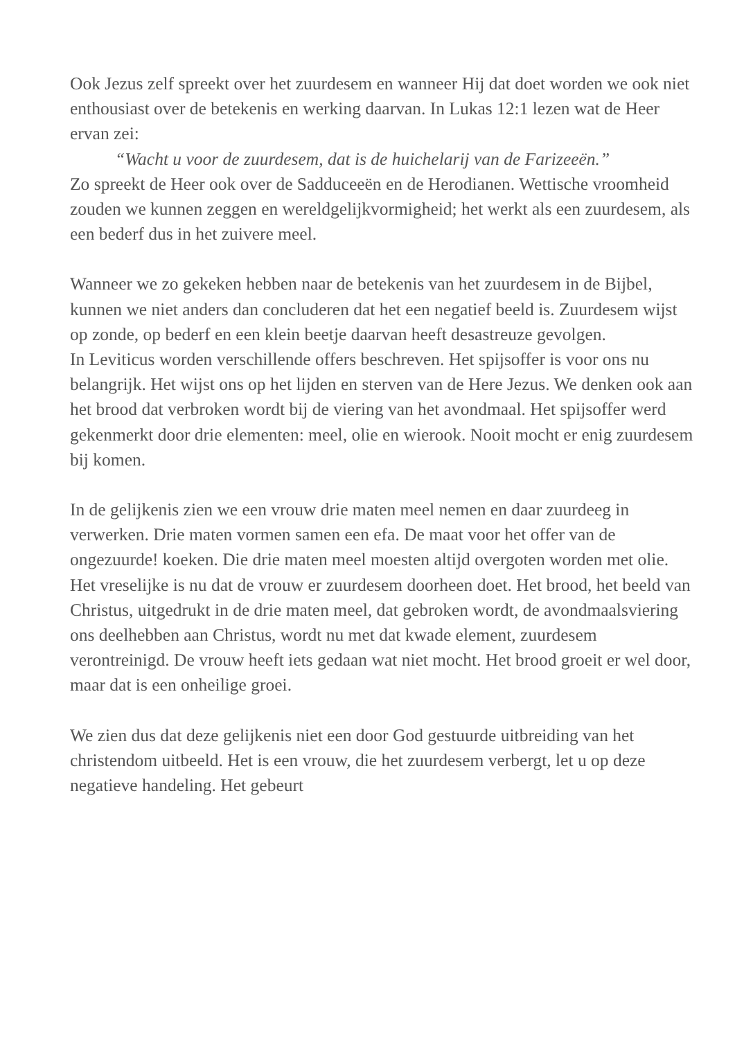Ook Jezus zelf spreekt over het zuurdesem en wanneer Hij dat doet worden we ook niet enthousiast over de betekenis en werking daarvan. In Lukas 12:1 lezen wat de Heer ervan zei:
“Wacht u voor de zuurdesem, dat is de huichelarij van de Farizeeën.”
Zo spreekt de Heer ook over de Sadduceeën en de Herodianen. Wettische vroomheid zouden we kunnen zeggen en wereldgelijkvormigheid; het werkt als een zuurdesem, als een bederf dus in het zuivere meel.
Wanneer we zo gekeken hebben naar de betekenis van het zuurdesem in de Bijbel, kunnen we niet anders dan concluderen dat het een negatief beeld is. Zuurdesem wijst op zonde, op bederf en een klein beetje daarvan heeft desastreuze gevolgen.
In Leviticus worden verschillende offers beschreven. Het spijsoffer is voor ons nu belangrijk. Het wijst ons op het lijden en sterven van de Here Jezus. We denken ook aan het brood dat verbroken wordt bij de viering van het avondmaal. Het spijsoffer werd gekenmerkt door drie elementen: meel, olie en wierook. Nooit mocht er enig zuurdesem bij komen.
In de gelijkenis zien we een vrouw drie maten meel nemen en daar zuurdeeg in verwerken. Drie maten vormen samen een efa. De maat voor het offer van de ongezuurde! koeken. Die drie maten meel moesten altijd overgoten worden met olie. Het vreselijke is nu dat de vrouw er zuurdesem doorheen doet. Het brood, het beeld van Christus, uitgedrukt in de drie maten meel, dat gebroken wordt, de avondmaalsviering ons deelhebben aan Christus, wordt nu met dat kwade element, zuurdesem verontreinigd. De vrouw heeft iets gedaan wat niet mocht. Het brood groeit er wel door, maar dat is een onheilige groei.
We zien dus dat deze gelijkenis niet een door God gestuurde uitbreiding van het christendom uitbeeld. Het is een vrouw, die het zuurdesem verbergt, let u op deze negatieve handeling. Het gebeurt